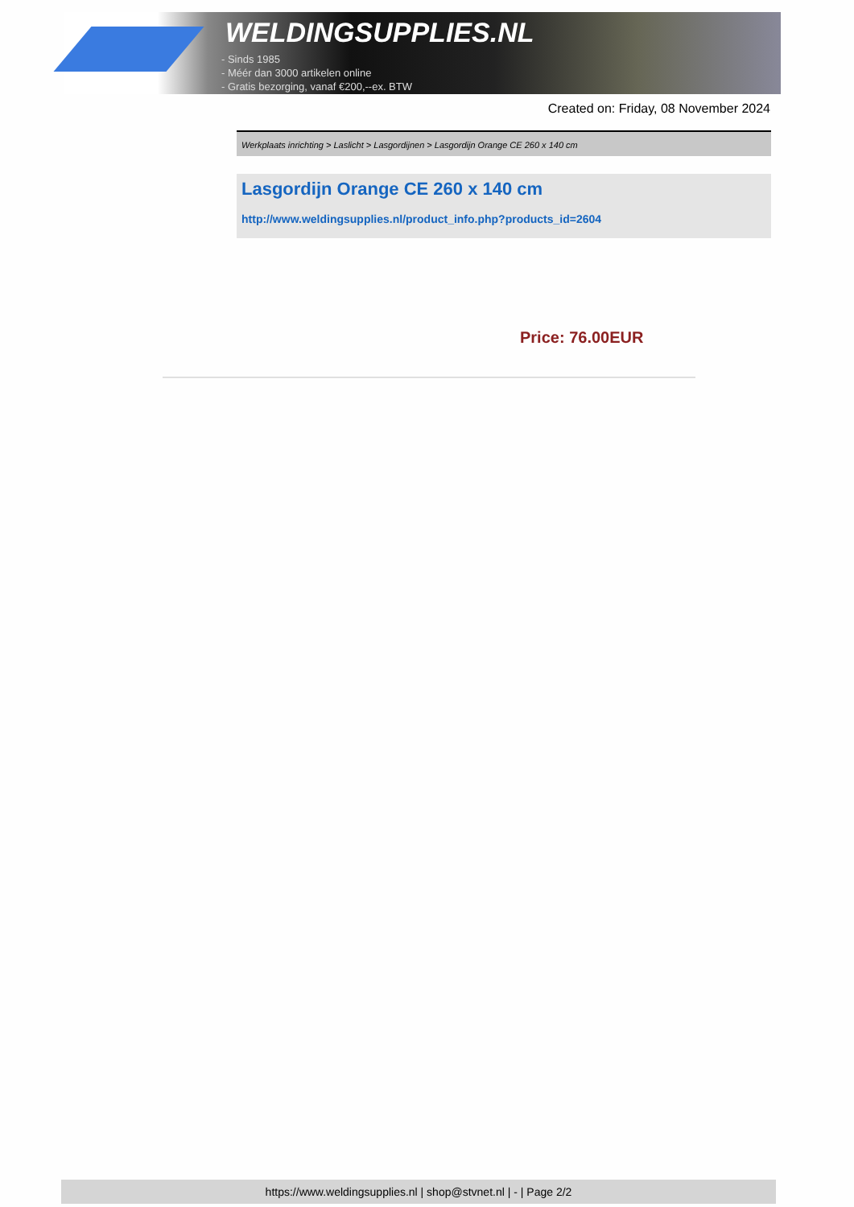WELDINGSUPPLIES.NL
- Sinds 1985
- Méér dan 3000 artikelen online
- Gratis bezorging, vanaf €200,--ex. BTW
Created on: Friday, 08 November 2024
Werkplaats inrichting > Laslicht > Lasgordijnen > Lasgordijn Orange CE 260 x 140 cm
Lasgordijn Orange CE 260 x 140 cm
http://www.weldingsupplies.nl/product_info.php?products_id=2604
Price: 76.00EUR
https://www.weldingsupplies.nl | shop@stvnet.nl | - | Page 2/2